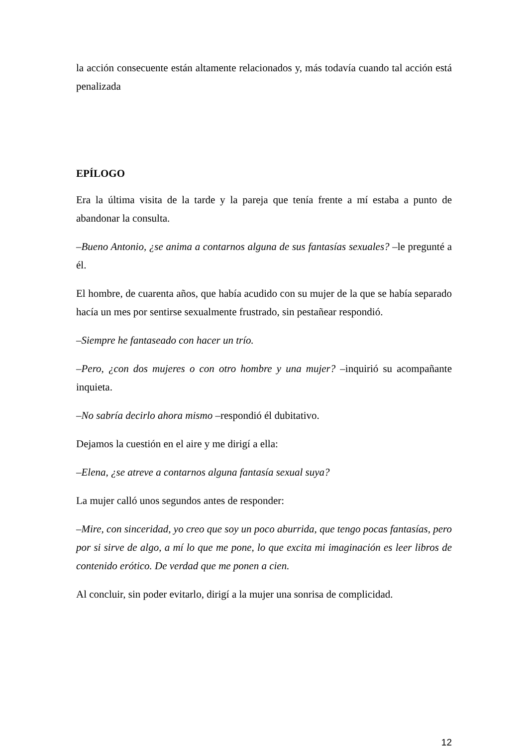la acción consecuente están altamente relacionados y, más todavía cuando tal acción está penalizada
EPÍLOGO
Era la última visita de la tarde y la pareja que tenía frente a mí estaba a punto de abandonar la consulta.
–Bueno Antonio, ¿se anima a contarnos alguna de sus fantasías sexuales? –le pregunté a él.
El hombre, de cuarenta años, que había acudido con su mujer de la que se había separado hacía un mes por sentirse sexualmente frustrado, sin pestañear respondió.
–Siempre he fantaseado con hacer un trío.
–Pero, ¿con dos mujeres o con otro hombre y una mujer? –inquirió su acompañante inquieta.
–No sabría decirlo ahora mismo –respondió él dubitativo.
Dejamos la cuestión en el aire y me dirigí a ella:
–Elena, ¿se atreve a contarnos alguna fantasía sexual suya?
La mujer calló unos segundos antes de responder:
–Mire, con sinceridad, yo creo que soy un poco aburrida, que tengo pocas fantasías, pero por si sirve de algo, a mí lo que me pone, lo que excita mi imaginación es leer libros de contenido erótico. De verdad que me ponen a cien.
Al concluir, sin poder evitarlo, dirigí a la mujer una sonrisa de complicidad.
12